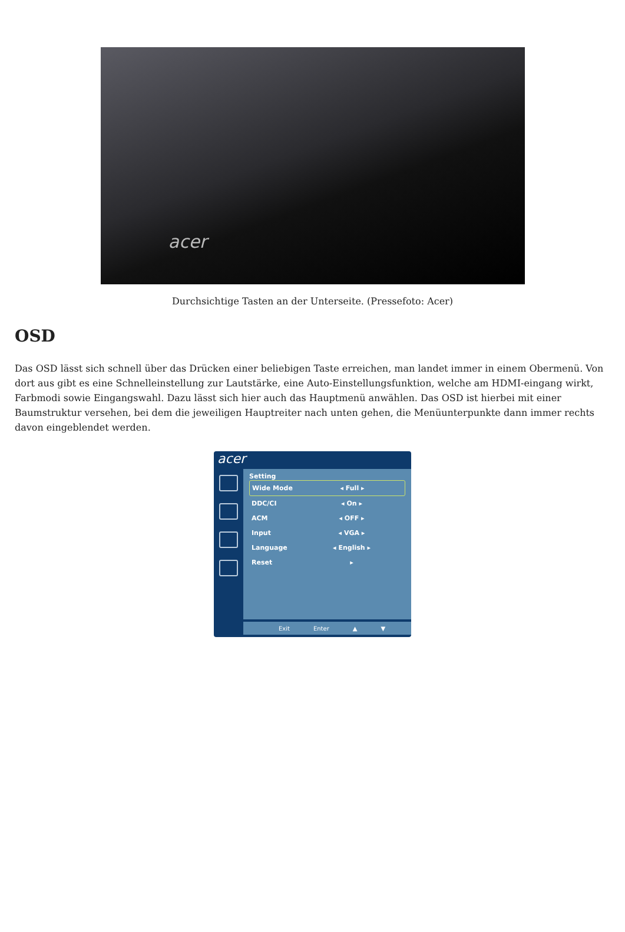acer
Durchsichtige Tasten an der Unterseite. (Pressefoto: Acer)
OSD
Das OSD lässt sich schnell über das Drücken einer beliebigen Taste erreichen, man landet immer in einem Obermenü. Von dort aus gibt es eine Schnelleinstellung zur Lautstärke, eine Auto-Einstellungsfunktion, welche am HDMI-eingang wirkt, Farbmodi sowie Eingangswahl. Dazu lässt sich hier auch das Hauptmenü anwählen. Das OSD ist hierbei mit einer Baumstruktur versehen, bei dem die jeweiligen Hauptreiter nach unten gehen, die Menüunterpunkte dann immer rechts davon eingeblendet werden.
acer
Setting
Wide Mode ◂ Full ▸
DDC/CI ◂ On ▸
ACM ◂ OFF ▸
Input ◂ VGA ▸
Language ◂ English ▸
Reset ▸
Exit Enter ▲ ▼